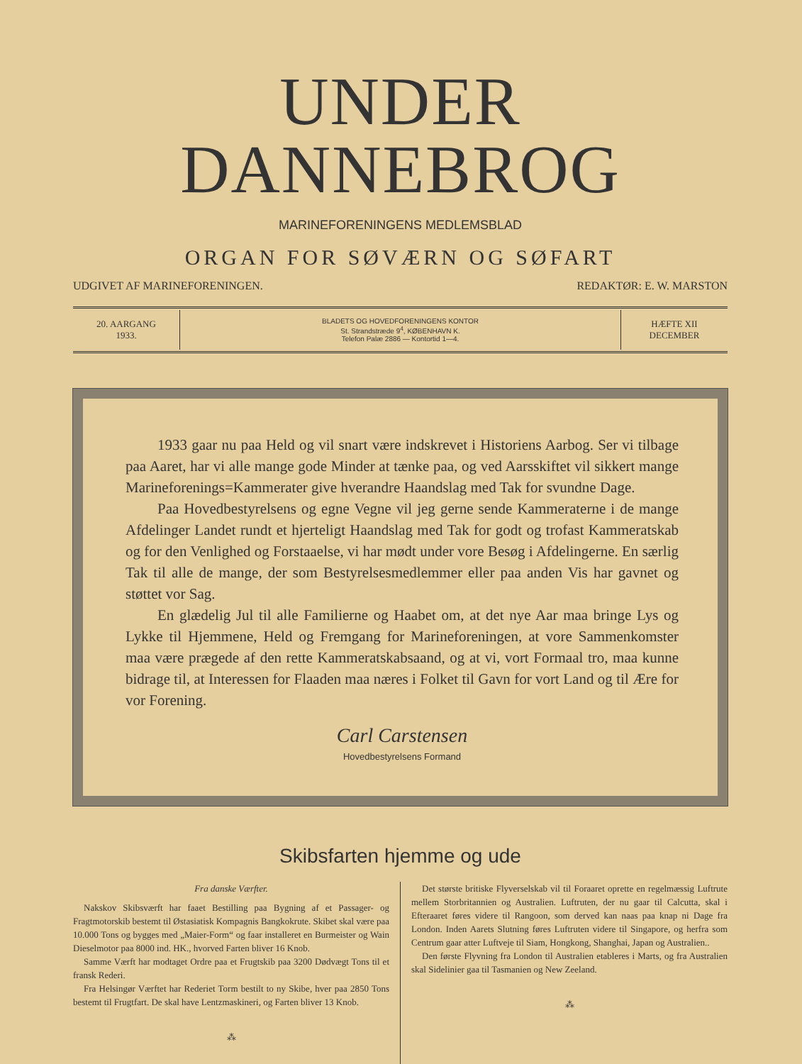UNDER DANNEBROG
MARINEFORENINGENS MEDLEMSBLAD
ORGAN FOR SØVÆRN OG SØFART
UDGIVET AF MARINEFORENINGEN. REDAKTØR: E. W. MARSTON
20. AARGANG
1933.
BLADETS OG HOVEDFORENINGENS KONTOR
St. Strandstræde 9<sup>4</sup>, KØBENHAVN K.
Telefon Palæ 2886 — Kontortid 1—4.
HÆFTE XII
DECEMBER
1933 gaar nu paa Held og vil snart være indskrevet i Historiens Aarbog. Ser vi tilbage paa Aaret, har vi alle mange gode Minder at tænke paa, og ved Aarsskiftet vil sikkert mange Marineforenings=Kammerater give hverandre Haandslag med Tak for svundne Dage.
Paa Hovedbestyrelsens og egne Vegne vil jeg gerne sende Kammeraterne i de mange Afdelinger Landet rundt et hjerteligt Haandslag med Tak for godt og trofast Kammeratskab og for den Venlighed og Forstaaelse, vi har mødt under vore Besøg i Afdelingerne. En særlig Tak til alle de mange, der som Bestyrelsesmedlemmer eller paa anden Vis har gavnet og støttet vor Sag.
En glædelig Jul til alle Familierne og Haabet om, at det nye Aar maa bringe Lys og Lykke til Hjemmene, Held og Fremgang for Marineforeningen, at vore Sammenkomster maa være prægede af den rette Kammeratskabsaand, og at vi, vort Formaal tro, maa kunne bidrage til, at Interessen for Flaaden maa næres i Folket til Gavn for vort Land og til Ære for vor Forening.
Carl Carstensen
Hovedbestyrelsens Formand
Skibsfarten hjemme og ude
Fra danske Værfter.
Nakskov Skibsværft har faaet Bestilling paa Bygning af et Passager- og Fragtmotorskib bestemt til Østasiatisk Kompagnis Bangkokrute. Skibet skal være paa 10.000 Tons og bygges med „Maier-Form“ og faar installeret en Burmeister og Wain Dieselmotor paa 8000 ind. HK., hvorved Farten bliver 16 Knob.
Samme Værft har modtaget Ordre paa et Frugtskib paa 3200 Dødvægt Tons til et fransk Rederi.
Fra Helsingør Værftet har Rederiet Torm bestilt to ny Skibe, hver paa 2850 Tons bestemt til Frugtfart. De skal have Lentzmaskineri, og Farten bliver 13 Knob.
⁂
Det største britiske Flyverselskab vil til Foraaret oprette en regelmæssig Luftrute mellem Storbritannien og Australien. Luftruten, der nu gaar til Calcutta, skal i Efteraaret føres videre til Rangoon, som derved kan naas paa knap ni Dage fra London. Inden Aarets Slutning føres Luftruten videre til Singapore, og herfra som Centrum gaar atter Luftveje til Siam, Hongkong, Shanghai, Japan og Australien..
Den første Flyvning fra London til Australien etableres i Marts, og fra Australien skal Sidelinier gaa til Tasmanien og New Zeeland.
⁂